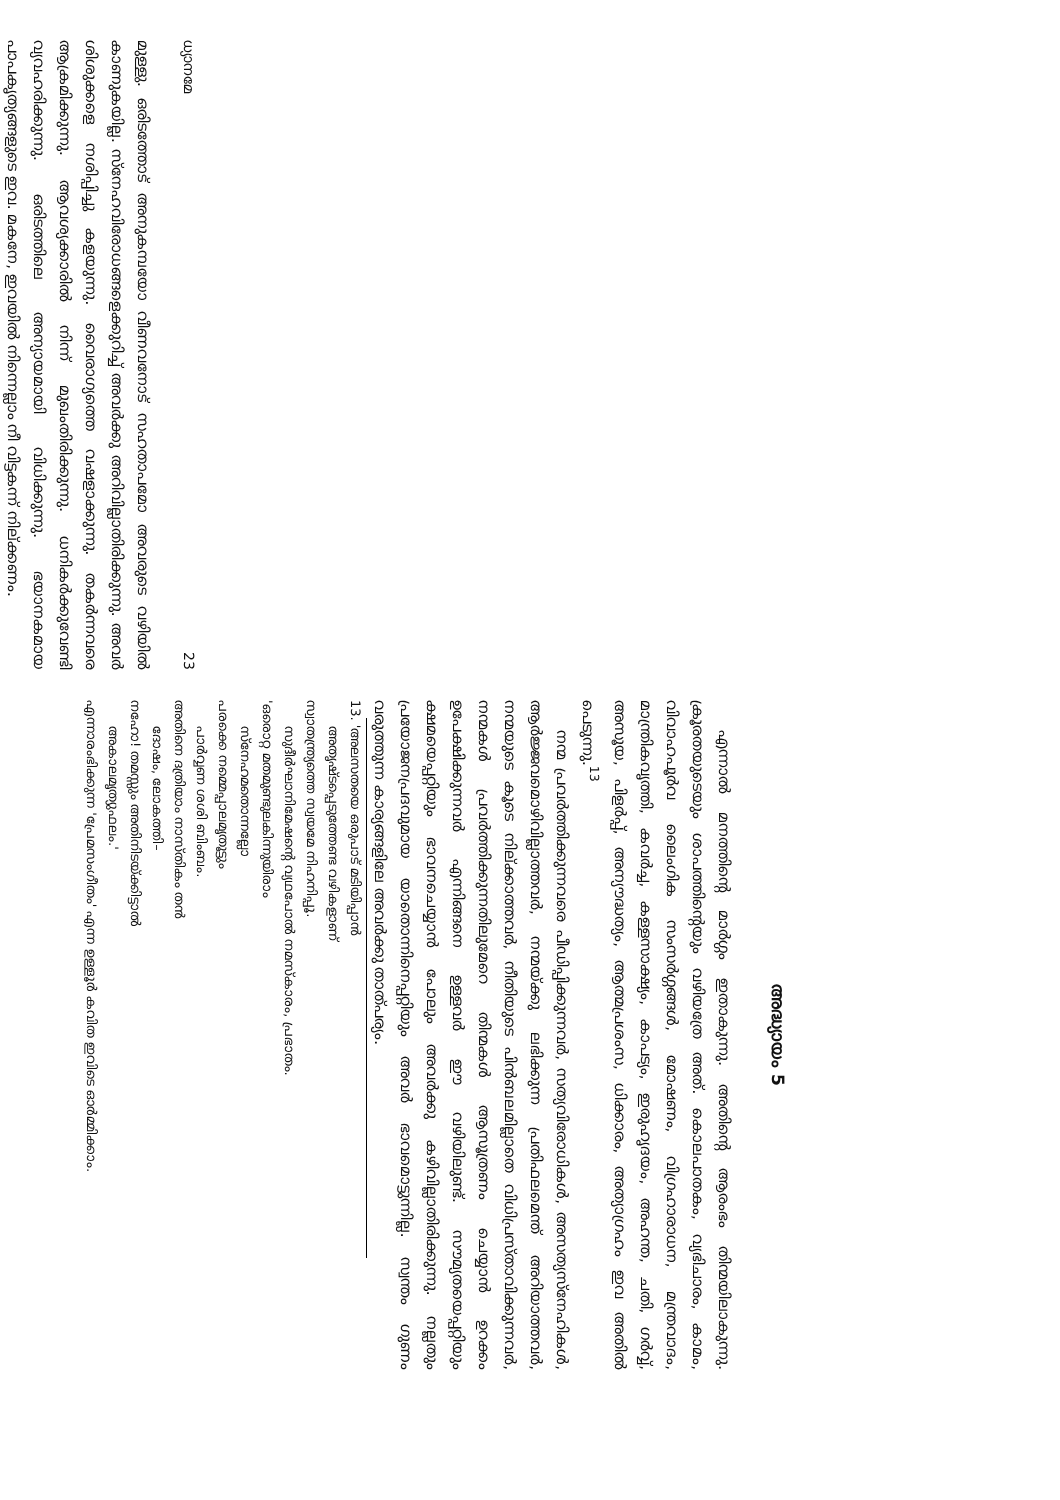ധ്യാനമേ 23
മുള്ളു. ഒരിടത്തോട് അനുകമ്പയോ വീണവനോട് സഹതാപമോ അവരുടെ വഴിയിൽ കാണുകയില്ല. സ്നേഹവിരോധങ്ങളെക്കുറിച്ച് അവർക്കു അറിവില്ലാതിരിക്കുന്നു. അവർ ശിശുക്കളെ നശിപ്പിച്ചു കളയുന്നു. വൈരാഗ്യത്തെ വഷളാക്കുന്നു. തകർന്നവരെ ആക്രമിക്കുന്നു. ആവശ്യക്കാരിൽ നിന്ന് മുഖംതിരിക്കുന്നു. ധനികർക്കുവേണ്ടി വ്യവഹരിക്കുന്നു. ഒരിടത്തിലെ അന്യായമായി വിധിക്കുന്നു. ഭയാനകമായ പാപകൃത്യങ്ങളുടെ ഇവ. മകനേ, ഇവയിൽ നിന്നെല്ലാം നീ വിട്ടകന്ന് നില്ക്കണം.
അദ്ധ്യായം 5
എന്നാൽ മനത്തിന്റെ മാർഗ്ഗം ഇതാകുന്നു. അതിന്റെ ആരംഭം തിന്മയിലാകുന്നു. ക്രൂരതയുടെയും ശാപത്തിന്റെയും വഴിയത്രേ അത്. കൊലപാതകം, വ്യഭിചാരം, കാമം, വിവാഹപൂർവ ലൈംഗിക സംസർഗ്ഗങ്ങൾ, മോഷണം, വിഗ്രഹാരാധന, മന്ത്രവാദം, മാന്ത്രികവൃത്തി, കവർച്ച, കള്ളസാക്ഷ്യം, കാപട്യം, ഇരുഹൃദയം, അഹന്ത, ചതി, ഗർവ്വ്, അസൂയ, പിളർപ്പ്, അന്യൗദ്ധത്യം, ആത്മപ്രശംസ, ധിക്കാരം, അത്യാഗ്രഹം ഇവ അതിൽ പെടുന്നു.<sup>13</sup>
നന്മ പ്രവർത്തിക്കുന്നവരെ പീഡിപ്പിക്കുന്നവർ, സത്യവിരോധികൾ, അസത്യസ്നേഹികൾ, ആർജ്ജവമൊഴിവില്ലാത്തവർ, നന്മയ്ക്കു ലഭിക്കുന്ന പ്രതിഫലമെന്ത് അറിയാത്തവർ, നന്മയുടെ കൂടെ നില്ക്കാത്തവർ, നീതിയുടെ പിൻബലമില്ലാതെ വിധിപ്രസ്താവിക്കുന്നവർ, നന്മകൾ പ്രവർത്തിക്കുന്നതിലുമേറെ തിന്മകൾ ആസൂത്രണം ചെയ്യാൻ ഉറക്കം ഉപേക്ഷിക്കുന്നവർ എന്നിങ്ങനെ ഉള്ളവർ ഈ വഴിയിലുണ്ട്. സൗമ്യതയെപ്പറ്റിയും ക്ഷമയെപ്പറ്റിയും ഭാവനചെയ്യാൻ പോലും അവർക്കു കഴിവില്ലാതിരിക്കുന്നു. നല്ലതും പ്രയോജനപ്രദവുമായ യാതൊന്നിനെപ്പറ്റിയും അവർ ഭാവമൊട്ടുന്നില്ല. സ്വന്തം ഗുണം വരുത്തുന്ന കാര്യങ്ങളിലേ അവർക്കു താത്പര്യം.
13. 'അലസതയെ ഒരുപാട് മടിയിപ്പാൻ
അതൃഷ്ടപ്പെടുത്തേണ്ട വഴികളാണ്
സ്വാതന്ത്ര്യത്തെ സ്വയമേ നിഹനിപ്പൂ.
സുദീർഘാനിമേഷന്റെ വ്യഥപോൽ നമസ്കാരം, പ്രഭാതം.
'ഒരൊറ്റ മതമുണ്ടുലകിന്നുയിരാം
സ്നേഹമതൊന്നല്ലോ
പരക്കെ നമ്മെപ്പാലമൃതൂട്ടും
പാർവ്വണ ശശി ബിംബം.
അതിനെ ദത്രിയാം നാസ്തികം തൻ
ദോഷം, ലോകത്തി–
നഹോ! തമസ്സും അതിനിടയ്ക്കിട്ടാൽ
അകാലമൃത്യുഫലം.'
എന്നാരംഭിക്കുന്ന 'പ്രേമസംഗീതം' എന്ന ഉള്ളൂർ കവിത ഇവിടെ ഓർമ്മിക്കാം.